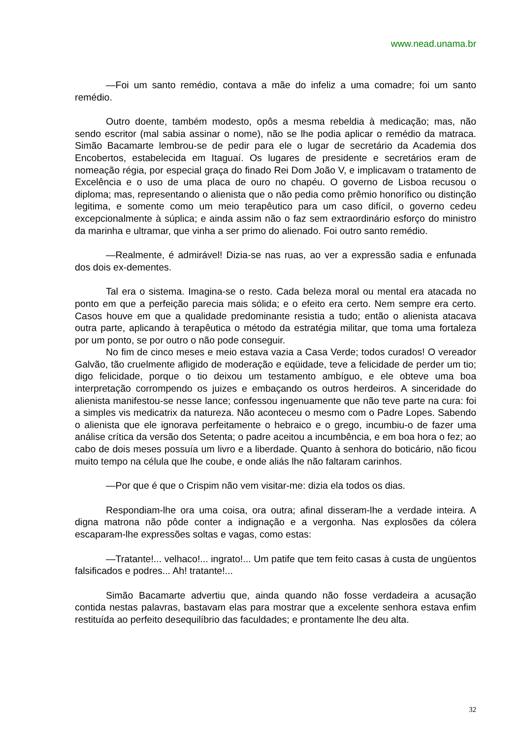www.nead.unama.br
—Foi um santo remédio, contava a mãe do infeliz a uma comadre; foi um santo remédio.
Outro doente, também modesto, opôs a mesma rebeldia à medicação; mas, não sendo escritor (mal sabia assinar o nome), não se lhe podia aplicar o remédio da matraca. Simão Bacamarte lembrou-se de pedir para ele o lugar de secretário da Academia dos Encobertos, estabelecida em Itaguaí. Os lugares de presidente e secretários eram de nomeação régia, por especial graça do finado Rei Dom João V, e implicavam o tratamento de Excelência e o uso de uma placa de ouro no chapéu. O governo de Lisboa recusou o diploma; mas, representando o alienista que o não pedia como prêmio honorífico ou distinção legitima, e somente como um meio terapêutico para um caso difícil, o governo cedeu excepcionalmente à súplica; e ainda assim não o faz sem extraordinário esforço do ministro da marinha e ultramar, que vinha a ser primo do alienado. Foi outro santo remédio.
—Realmente, é admirável! Dizia-se nas ruas, ao ver a expressão sadia e enfunada dos dois ex-dementes.
Tal era o sistema. Imagina-se o resto. Cada beleza moral ou mental era atacada no ponto em que a perfeição parecia mais sólida; e o efeito era certo. Nem sempre era certo. Casos houve em que a qualidade predominante resistia a tudo; então o alienista atacava outra parte, aplicando à terapêutica o método da estratégia militar, que toma uma fortaleza por um ponto, se por outro o não pode conseguir.
No fim de cinco meses e meio estava vazia a Casa Verde; todos curados! O vereador Galvão, tão cruelmente afligido de moderação e eqüidade, teve a felicidade de perder um tio; digo felicidade, porque o tio deixou um testamento ambíguo, e ele obteve uma boa interpretação corrompendo os juizes e embaçando os outros herdeiros. A sinceridade do alienista manifestou-se nesse lance; confessou ingenuamente que não teve parte na cura: foi a simples vis medicatrix da natureza. Não aconteceu o mesmo com o Padre Lopes. Sabendo o alienista que ele ignorava perfeitamente o hebraico e o grego, incumbiu-o de fazer uma análise crítica da versão dos Setenta; o padre aceitou a incumbência, e em boa hora o fez; ao cabo de dois meses possuía um livro e a liberdade. Quanto à senhora do boticário, não ficou muito tempo na célula que lhe coube, e onde aliás lhe não faltaram carinhos.
—Por que é que o Crispim não vem visitar-me: dizia ela todos os dias.
Respondiam-lhe ora uma coisa, ora outra; afinal disseram-lhe a verdade inteira. A digna matrona não pôde conter a indignação e a vergonha. Nas explosões da cólera escaparam-lhe expressões soltas e vagas, como estas:
—Tratante!... velhaco!... ingrato!... Um patife que tem feito casas à custa de ungüentos falsificados e podres... Ah! tratante!...
Simão Bacamarte advertiu que, ainda quando não fosse verdadeira a acusação contida nestas palavras, bastavam elas para mostrar que a excelente senhora estava enfim restituída ao perfeito desequilíbrio das faculdades; e prontamente lhe deu alta.
32